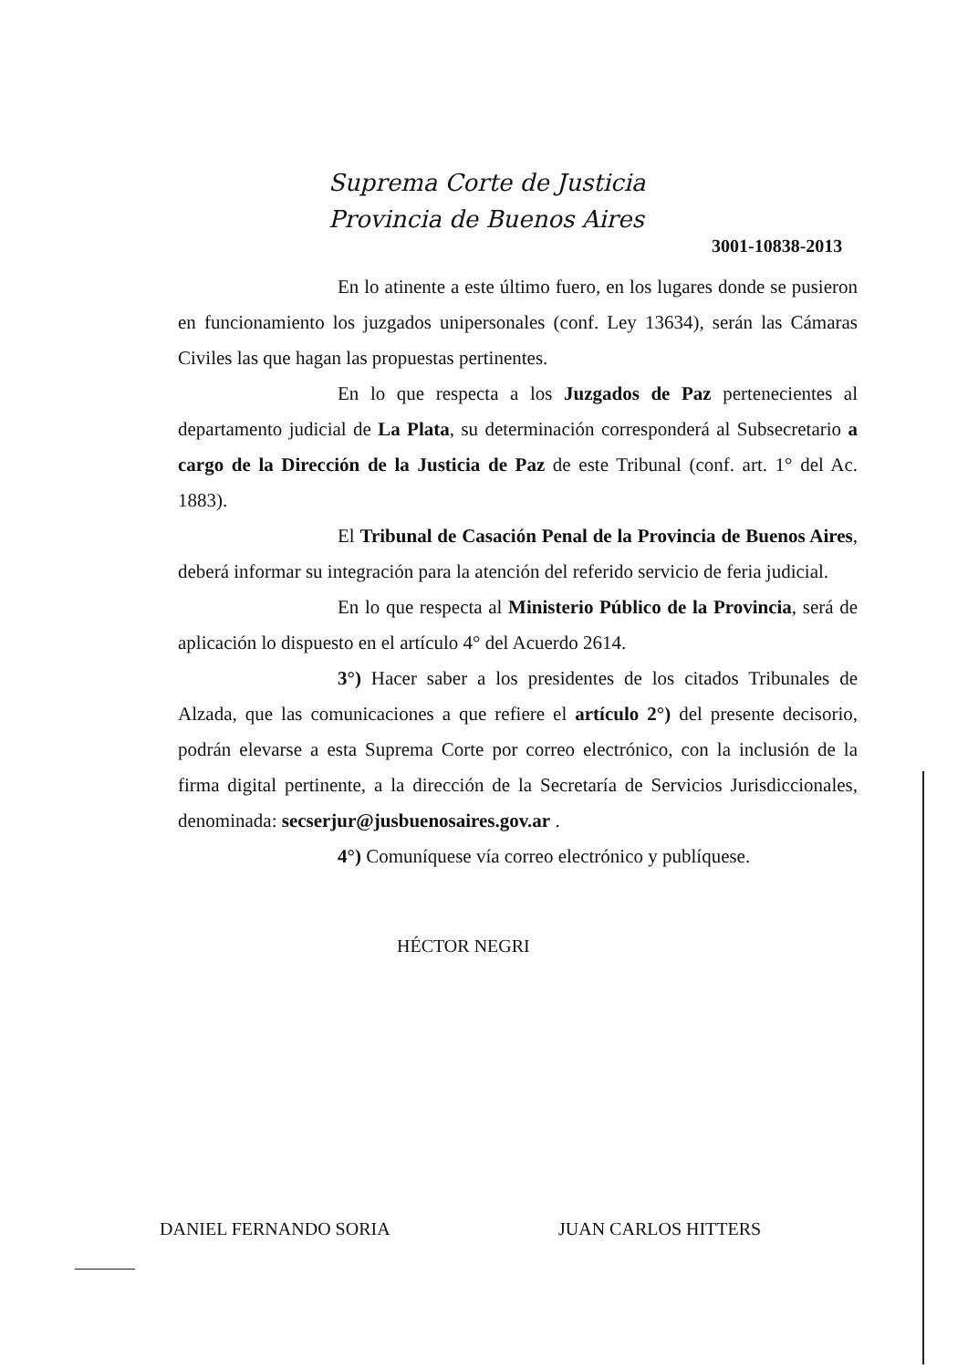Suprema Corte de Justicia
Provincia de Buenos Aires
3001-10838-2013
En lo atinente a este último fuero, en los lugares donde se pusieron en funcionamiento los juzgados unipersonales (conf. Ley 13634), serán las Cámaras Civiles las que hagan las propuestas pertinentes.
En lo que respecta a los Juzgados de Paz pertenecientes al departamento judicial de La Plata, su determinación corresponderá al Subsecretario a cargo de la Dirección de la Justicia de Paz de este Tribunal (conf. art. 1° del Ac. 1883).
El Tribunal de Casación Penal de la Provincia de Buenos Aires, deberá informar su integración para la atención del referido servicio de feria judicial.
En lo que respecta al Ministerio Público de la Provincia, será de aplicación lo dispuesto en el artículo 4° del Acuerdo 2614.
3°) Hacer saber a los presidentes de los citados Tribunales de Alzada, que las comunicaciones a que refiere el artículo 2°) del presente decisorio, podrán elevarse a esta Suprema Corte por correo electrónico, con la inclusión de la firma digital pertinente, a la dirección de la Secretaría de Servicios Jurisdiccionales, denominada: secserjur@jusbuenosaires.gov.ar .
4°) Comuníquese vía correo electrónico y publíquese.
HÉCTOR NEGRI
DANIEL FERNANDO SORIA JUAN CARLOS HITTERS